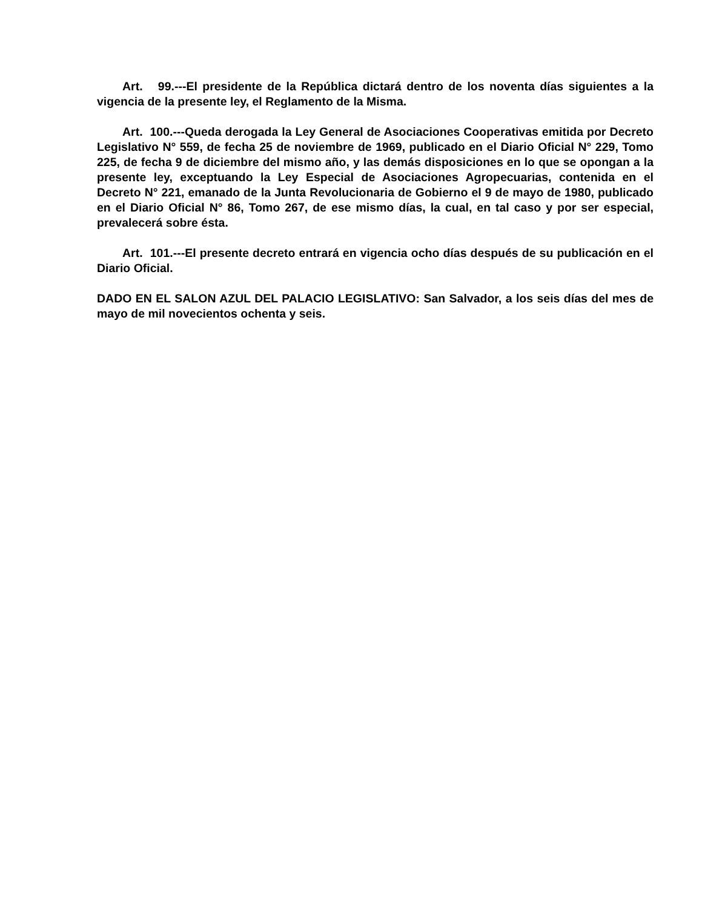Art. 99.---El presidente de la República dictará dentro de los noventa días siguientes a la vigencia de la presente ley, el Reglamento de la Misma.
Art. 100.---Queda derogada la Ley General de Asociaciones Cooperativas emitida por Decreto Legislativo N° 559, de fecha 25 de noviembre de 1969, publicado en el Diario Oficial N° 229, Tomo 225, de fecha 9 de diciembre del mismo año, y las demás disposiciones en lo que se opongan a la presente ley, exceptuando la Ley Especial de Asociaciones Agropecuarias, contenida en el Decreto N° 221, emanado de la Junta Revolucionaria de Gobierno el 9 de mayo de 1980, publicado en el Diario Oficial N° 86, Tomo 267, de ese mismo días, la cual, en tal caso y por ser especial, prevalecerá sobre ésta.
Art. 101.---El presente decreto entrará en vigencia ocho días después de su publicación en el Diario Oficial.
DADO EN EL SALON AZUL DEL PALACIO LEGISLATIVO: San Salvador, a los seis días del mes de mayo de mil novecientos ochenta y seis.